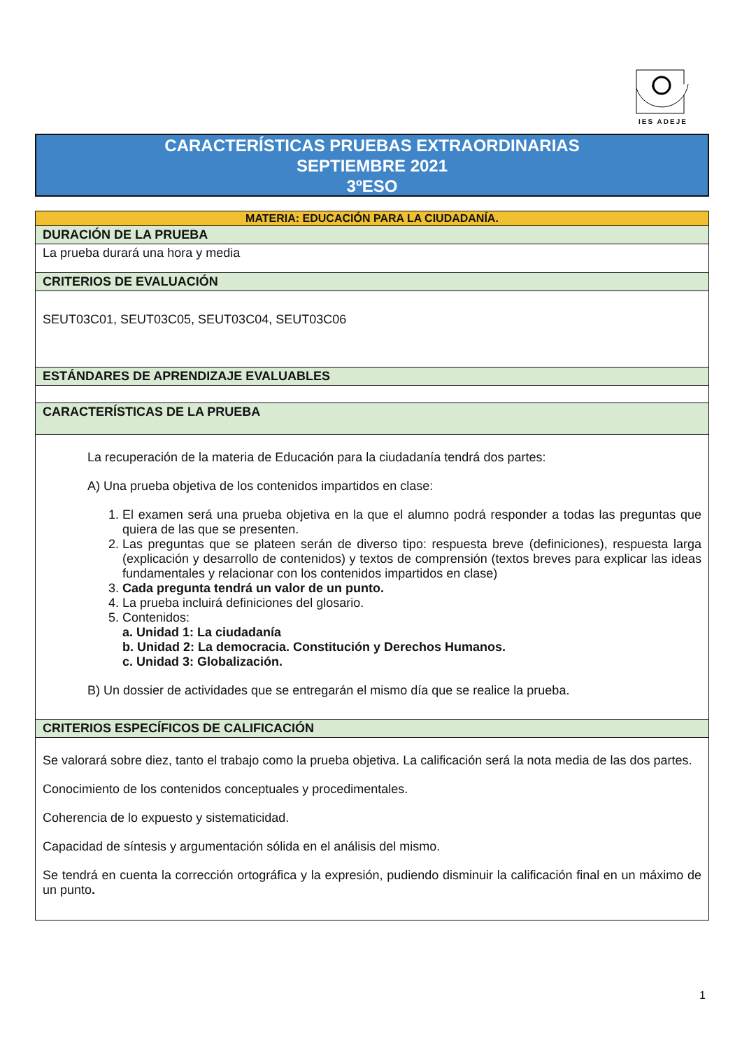IES ADEJE
CARACTERÍSTICAS PRUEBAS EXTRAORDINARIAS
SEPTIEMBRE 2021
3ºESO
| MATERIA: EDUCACIÓN PARA LA CIUDADANÍA. |
| DURACIÓN DE LA PRUEBA |
| La prueba durará una hora y media |
| CRITERIOS DE EVALUACIÓN |
| SEUT03C01, SEUT03C05, SEUT03C04, SEUT03C06 |
| ESTÁNDARES DE APRENDIZAJE EVALUABLES |
| CARACTERÍSTICAS DE LA PRUEBA |
| La recuperación de la materia de Educación para la ciudadanía tendrá dos partes: A) Una prueba objetiva de los contenidos impartidos en clase: 1. El examen será una prueba objetiva en la que el alumno podrá responder a todas las preguntas que quiera de las que se presenten. 2. Las preguntas que se plateen serán de diverso tipo: respuesta breve (definiciones), respuesta larga (explicación y desarrollo de contenidos) y textos de comprensión (textos breves para explicar las ideas fundamentales y relacionar con los contenidos impartidos en clase) 3. Cada pregunta tendrá un valor de un punto. 4. La prueba incluirá definiciones del glosario. 5. Contenidos: a. Unidad 1: La ciudadanía b. Unidad 2: La democracia. Constitución y Derechos Humanos. c. Unidad 3: Globalización. B) Un dossier de actividades que se entregarán el mismo día que se realice la prueba. |
| CRITERIOS ESPECÍFICOS DE CALIFICACIÓN |
| Se valorará sobre diez, tanto el trabajo como la prueba objetiva. La calificación será la nota media de las dos partes. Conocimiento de los contenidos conceptuales y procedimentales. Coherencia de lo expuesto y sistematicidad. Capacidad de síntesis y argumentación sólida en el análisis del mismo. Se tendrá en cuenta la corrección ortográfica y la expresión, pudiendo disminuir la calificación final en un máximo de un punto . |
1